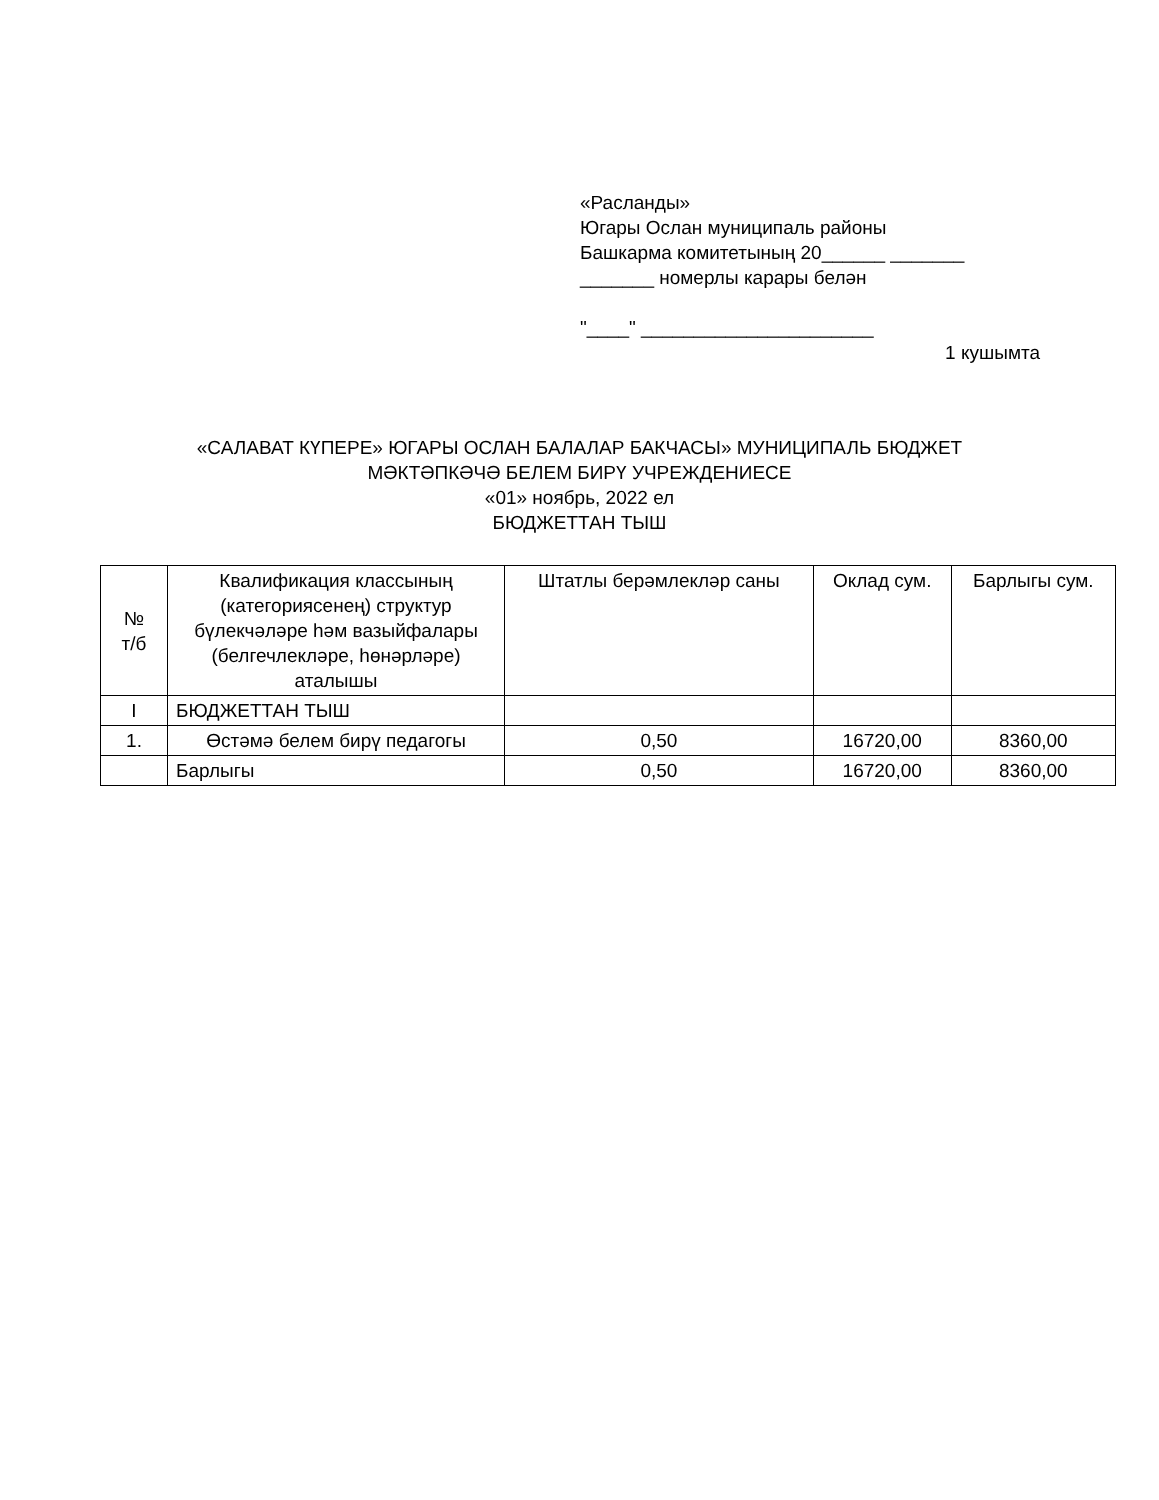«Расланды»
Югары Ослан муниципаль районы
Башкарма комитетының 20______ _______
_______ номерлы карары белән
"____" ______________________
1 кушымта
«САЛАВАТ КҮПЕРЕ» ЮГАРЫ ОСЛАН БАЛАЛАР БАКЧАСЫ» МУНИЦИПАЛЬ БЮДЖЕТ
МӘКТӘПКӘЧӘ БЕЛЕМ БИРҮ УЧРЕЖДЕНИЕСЕ
«01» ноябрь, 2022 ел
БЮДЖЕТТАН ТЫШ
| № т/б | Квалификация классының (категориясенең) структур бүлекчәләре һәм вазыйфалары (белгечлекләре, һөнәрләре) аталышы | Штатлы берәмлекләр саны | Оклад сум. | Барлыгы сум. |
| --- | --- | --- | --- | --- |
| I | БЮДЖЕТТАН ТЫШ | | | |
| 1. | Өстәмә белем бирү педагогы | 0,50 | 16720,00 | 8360,00 |
| | Барлыгы | 0,50 | 16720,00 | 8360,00 |